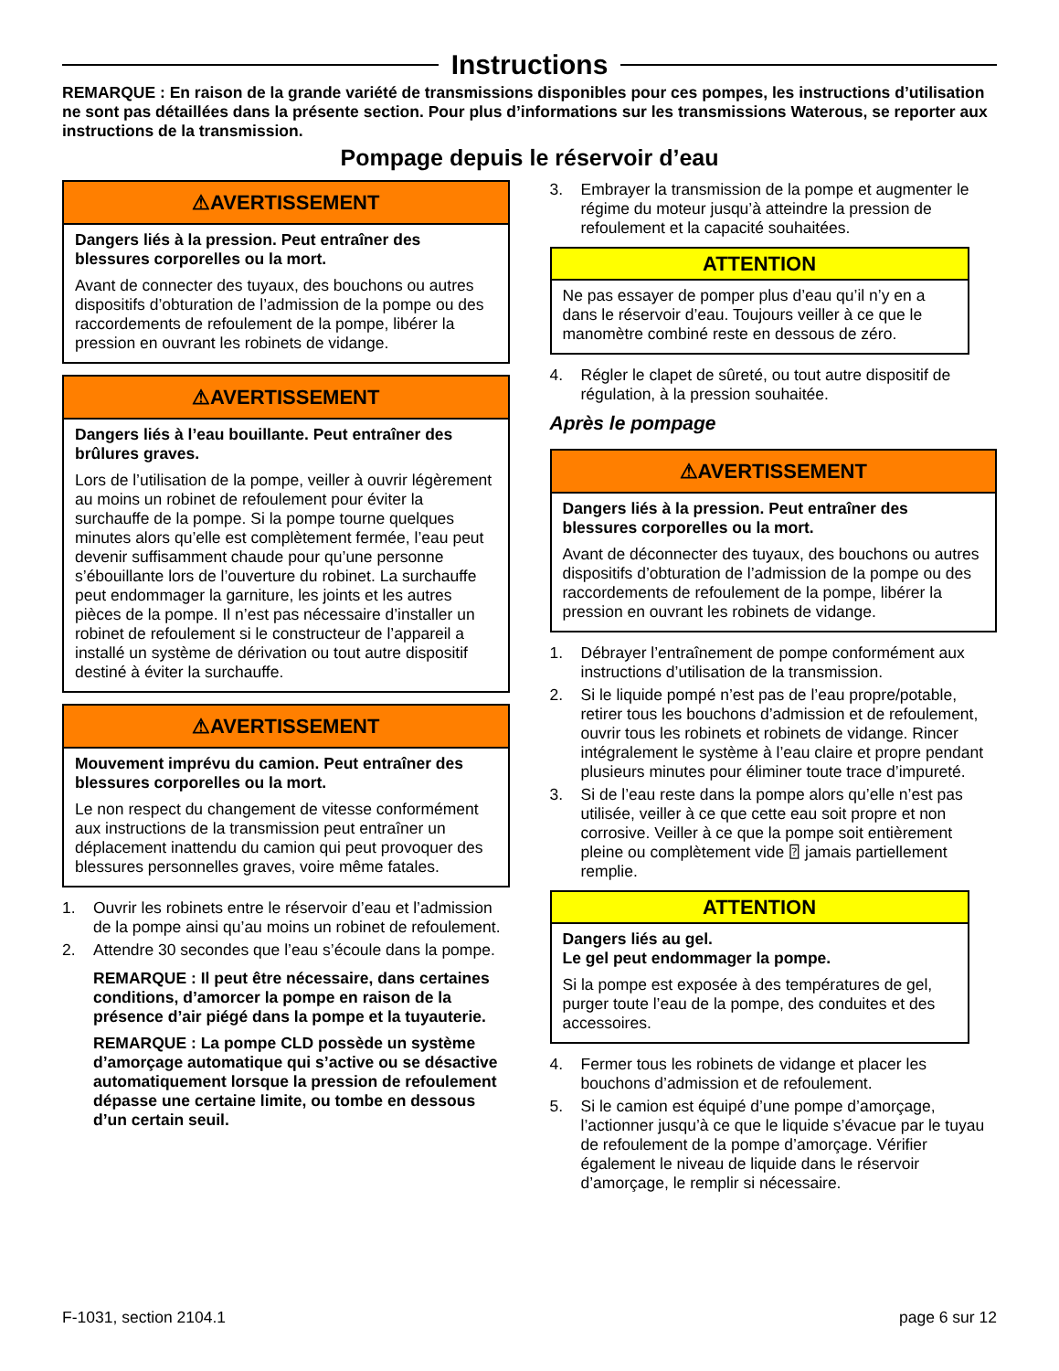Instructions
REMARQUE : En raison de la grande variété de transmissions disponibles pour ces pompes, les instructions d’utilisation ne sont pas détaillées dans la présente section. Pour plus d’informations sur les transmissions Waterous, se reporter aux instructions de la transmission.
Pompage depuis le réservoir d’eau
⚠AVERTISSEMENT
Dangers liés à la pression. Peut entraîner des blessures corporelles ou la mort.
Avant de connecter des tuyaux, des bouchons ou autres dispositifs d’obturation de l’admission de la pompe ou des raccordements de refoulement de la pompe, libérer la pression en ouvrant les robinets de vidange.
⚠AVERTISSEMENT
Dangers liés à l’eau bouillante. Peut entraîner des brûlures graves.
Lors de l’utilisation de la pompe, veiller à ouvrir légèrement au moins un robinet de refoulement pour éviter la surchauffe de la pompe. Si la pompe tourne quelques minutes alors qu’elle est complètement fermée, l’eau peut devenir suffisamment chaude pour qu’une personne s’ébouillante lors de l’ouverture du robinet. La surchauffe peut endommager la garniture, les joints et les autres pièces de la pompe. Il n’est pas nécessaire d’installer un robinet de refoulement si le constructeur de l’appareil a installé un système de dérivation ou tout autre dispositif destiné à éviter la surchauffe.
⚠AVERTISSEMENT
Mouvement imprévu du camion. Peut entraîner des blessures corporelles ou la mort.
Le non respect du changement de vitesse conformément aux instructions de la transmission peut entraîner un déplacement inattendu du camion qui peut provoquer des blessures personnelles graves, voire même fatales.
1. Ouvrir les robinets entre le réservoir d’eau et l’admission de la pompe ainsi qu’au moins un robinet de refoulement.
2. Attendre 30 secondes que l’eau s’écoule dans la pompe.
REMARQUE : Il peut être nécessaire, dans certaines conditions, d’amorcer la pompe en raison de la présence d’air piégé dans la pompe et la tuyauterie.
REMARQUE : La pompe CLD possède un système d’amorçage automatique qui s’active ou se désactive automatiquement lorsque la pression de refoulement dépasse une certaine limite, ou tombe en dessous d’un certain seuil.
3. Embrayer la transmission de la pompe et augmenter le régime du moteur jusqu’à atteindre la pression de refoulement et la capacité souhaitées.
ATTENTION
Ne pas essayer de pomper plus d’eau qu’il n’y en a dans le réservoir d’eau. Toujours veiller à ce que le manomètre combiné reste en dessous de zéro.
4. Régler le clapet de sûreté, ou tout autre dispositif de régulation, à la pression souhaitée.
Après le pompage
⚠AVERTISSEMENT
Dangers liés à la pression. Peut entraîner des blessures corporelles ou la mort.
Avant de déconnecter des tuyaux, des bouchons ou autres dispositifs d’obturation de l’admission de la pompe ou des raccordements de refoulement de la pompe, libérer la pression en ouvrant les robinets de vidange.
1. Débrayer l’entraînement de pompe conformément aux instructions d’utilisation de la transmission.
2. Si le liquide pompé n’est pas de l’eau propre/potable, retirer tous les bouchons d’admission et de refoulement, ouvrir tous les robinets et robinets de vidange. Rincer intégralement le système à l’eau claire et propre pendant plusieurs minutes pour éliminer toute trace d’impureté.
3. Si de l’eau reste dans la pompe alors qu’elle n’est pas utilisée, veiller à ce que cette eau soit propre et non corrosive. Veiller à ce que la pompe soit entièrement pleine ou complètement vide ⍰ jamais partiellement remplie.
ATTENTION
Dangers liés au gel.
Le gel peut endommager la pompe.
Si la pompe est exposée à des températures de gel, purger toute l’eau de la pompe, des conduites et des accessoires.
4. Fermer tous les robinets de vidange et placer les bouchons d’admission et de refoulement.
5. Si le camion est équipé d’une pompe d’amorçage, l’actionner jusqu’à ce que le liquide s’évacue par le tuyau de refoulement de la pompe d’amorçage. Vérifier également le niveau de liquide dans le réservoir d’amorçage, le remplir si nécessaire.
F-1031, section 2104.1 page 6 sur 12